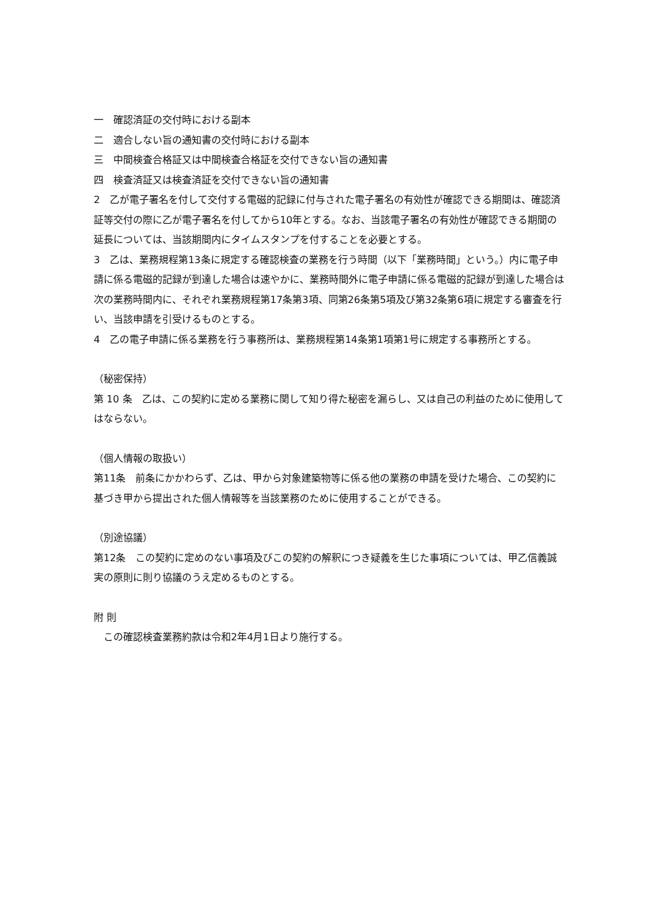一　確認済証の交付時における副本
二　適合しない旨の通知書の交付時における副本
三　中間検査合格証又は中間検査合格証を交付できない旨の通知書
四　検査済証又は検査済証を交付できない旨の通知書
2　乙が電子署名を付して交付する電磁的記録に付与された電子署名の有効性が確認できる期間は、確認済証等交付の際に乙が電子署名を付してから10年とする。なお、当該電子署名の有効性が確認できる期間の延長については、当該期間内にタイムスタンプを付することを必要とする。
3　乙は、業務規程第13条に規定する確認検査の業務を行う時間（以下「業務時間」という。）内に電子申請に係る電磁的記録が到達した場合は速やかに、業務時間外に電子申請に係る電磁的記録が到達した場合は次の業務時間内に、それぞれ業務規程第17条第3項、同第26条第5項及び第32条第6項に規定する審査を行い、当該申請を引受けるものとする。
4　乙の電子申請に係る業務を行う事務所は、業務規程第14条第1項第1号に規定する事務所とする。
（秘密保持）
第 10 条　乙は、この契約に定める業務に関して知り得た秘密を漏らし、又は自己の利益のために使用してはならない。
（個人情報の取扱い）
第11条　前条にかかわらず、乙は、甲から対象建築物等に係る他の業務の申請を受けた場合、この契約に基づき甲から提出された個人情報等を当該業務のために使用することができる。
（別途協議）
第12条　この契約に定めのない事項及びこの契約の解釈につき疑義を生じた事項については、甲乙信義誠実の原則に則り協議のうえ定めるものとする。
附 則
　この確認検査業務約款は令和2年4月1日より施行する。